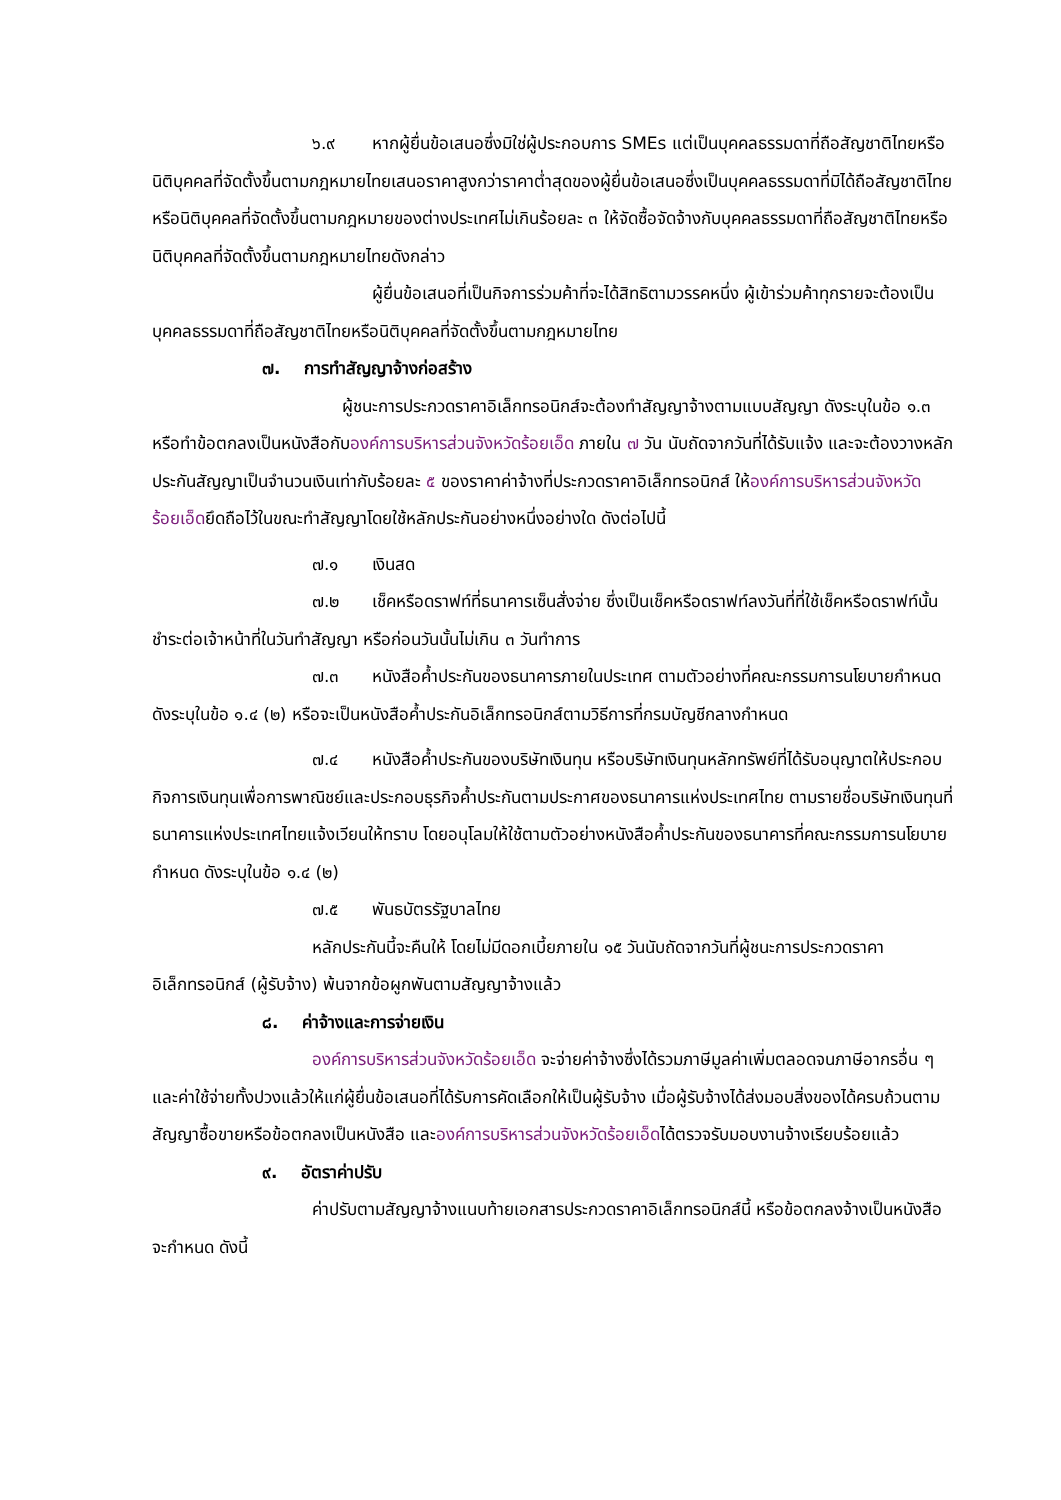๖.๙ หากผู้ยื่นข้อเสนอซึ่งมิใช่ผู้ประกอบการ SMEs แต่เป็นบุคคลธรรมดาที่ถือสัญชาติไทยหรือนิติบุคคลที่จัดตั้งขึ้นตามกฎหมายไทยเสนอราคาสูงกว่าราคาต่ำสุดของผู้ยื่นข้อเสนอซึ่งเป็นบุคคลธรรมดาที่มิได้ถือสัญชาติไทยหรือนิติบุคคลที่จัดตั้งขึ้นตามกฎหมายของต่างประเทศไม่เกินร้อยละ ๓ ให้จัดซื้อจัดจ้างกับบุคคลธรรมดาที่ถือสัญชาติไทยหรือนิติบุคคลที่จัดตั้งขึ้นตามกฎหมายไทยดังกล่าว
ผู้ยื่นข้อเสนอที่เป็นกิจการร่วมค้าที่จะได้สิทธิตามวรรคหนึ่ง ผู้เข้าร่วมค้าทุกรายจะต้องเป็นบุคคลธรรมดาที่ถือสัญชาติไทยหรือนิติบุคคลที่จัดตั้งขึ้นตามกฎหมายไทย
๗. การทำสัญญาจ้างก่อสร้าง
ผู้ชนะการประกวดราคาอิเล็กทรอนิกส์จะต้องทำสัญญาจ้างตามแบบสัญญา ดังระบุในข้อ ๑.๓ หรือทำข้อตกลงเป็นหนังสือกับองค์การบริหารส่วนจังหวัดร้อยเอ็ด ภายใน ๗ วัน นับถัดจากวันที่ได้รับแจ้ง และจะต้องวางหลักประกันสัญญาเป็นจำนวนเงินเท่ากับร้อยละ ๕ ของราคาค่าจ้างที่ประกวดราคาอิเล็กทรอนิกส์ ให้องค์การบริหารส่วนจังหวัดร้อยเอ็ดยึดถือไว้ในขณะทำสัญญาโดยใช้หลักประกันอย่างหนึ่งอย่างใด ดังต่อไปนี้
๗.๑ เงินสด
๗.๒ เช็คหรือดราฟท์ที่ธนาคารเซ็นสั่งจ่าย ซึ่งเป็นเช็คหรือดราฟท์ลงวันที่ที่ใช้เช็คหรือดราฟท์นั้น ชำระต่อเจ้าหน้าที่ในวันทำสัญญา หรือก่อนวันนั้นไม่เกิน ๓ วันทำการ
๗.๓ หนังสือค้ำประกันของธนาคารภายในประเทศ ตามตัวอย่างที่คณะกรรมการนโยบายกำหนด ดังระบุในข้อ ๑.๔ (๒) หรือจะเป็นหนังสือค้ำประกันอิเล็กทรอนิกส์ตามวิธีการที่กรมบัญชีกลางกำหนด
๗.๔ หนังสือค้ำประกันของบริษัทเงินทุน หรือบริษัทเงินทุนหลักทรัพย์ที่ได้รับอนุญาตให้ประกอบกิจการเงินทุนเพื่อการพาณิชย์และประกอบธุรกิจค้ำประกันตามประกาศของธนาคารแห่งประเทศไทย ตามรายชื่อบริษัทเงินทุนที่ธนาคารแห่งประเทศไทยแจ้งเวียนให้ทราบ โดยอนุโลมให้ใช้ตามตัวอย่างหนังสือค้ำประกันของธนาคารที่คณะกรรมการนโยบายกำหนด ดังระบุในข้อ ๑.๔ (๒)
๗.๕ พันธบัตรรัฐบาลไทย
หลักประกันนี้จะคืนให้ โดยไม่มีดอกเบี้ยภายใน ๑๕ วันนับถัดจากวันที่ผู้ชนะการประกวดราคาอิเล็กทรอนิกส์ (ผู้รับจ้าง) พ้นจากข้อผูกพันตามสัญญาจ้างแล้ว
๘. ค่าจ้างและการจ่ายเงิน
องค์การบริหารส่วนจังหวัดร้อยเอ็ด จะจ่ายค่าจ้างซึ่งได้รวมภาษีมูลค่าเพิ่มตลอดจนภาษีอากรอื่น ๆ และค่าใช้จ่ายทั้งปวงแล้วให้แก่ผู้ยื่นข้อเสนอที่ได้รับการคัดเลือกให้เป็นผู้รับจ้าง เมื่อผู้รับจ้างได้ส่งมอบสิ่งของได้ครบถ้วนตามสัญญาซื้อขายหรือข้อตกลงเป็นหนังสือ และองค์การบริหารส่วนจังหวัดร้อยเอ็ดได้ตรวจรับมอบงานจ้างเรียบร้อยแล้ว
๙. อัตราค่าปรับ
ค่าปรับตามสัญญาจ้างแนบท้ายเอกสารประกวดราคาอิเล็กทรอนิกส์นี้ หรือข้อตกลงจ้างเป็นหนังสือจะกำหนด ดังนี้